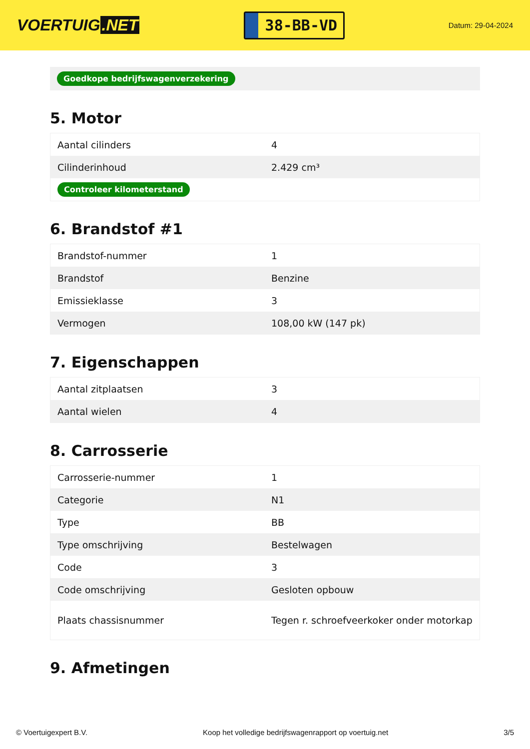VOERTUIG.NET
38-BB-VD
Datum: 29-04-2024
Goedkope bedrijfswagenverzekering
5. Motor
| Aantal cilinders | 4 |
| Cilinderinhoud | 2.429 cm³ |
| Controleer kilometerstand | |
6. Brandstof #1
| Brandstof-nummer | 1 |
| Brandstof | Benzine |
| Emissieklasse | 3 |
| Vermogen | 108,00 kW (147 pk) |
7. Eigenschappen
| Aantal zitplaatsen | 3 |
| Aantal wielen | 4 |
8. Carrosserie
| Carrosserie-nummer | 1 |
| Categorie | N1 |
| Type | BB |
| Type omschrijving | Bestelwagen |
| Code | 3 |
| Code omschrijving | Gesloten opbouw |
| Plaats chassisnummer | Tegen r. schroefveerkoker onder motorkap |
9. Afmetingen
© Voertuigexpert B.V. Koop het volledige bedrijfswagenrapport op voertuig.net 3/5